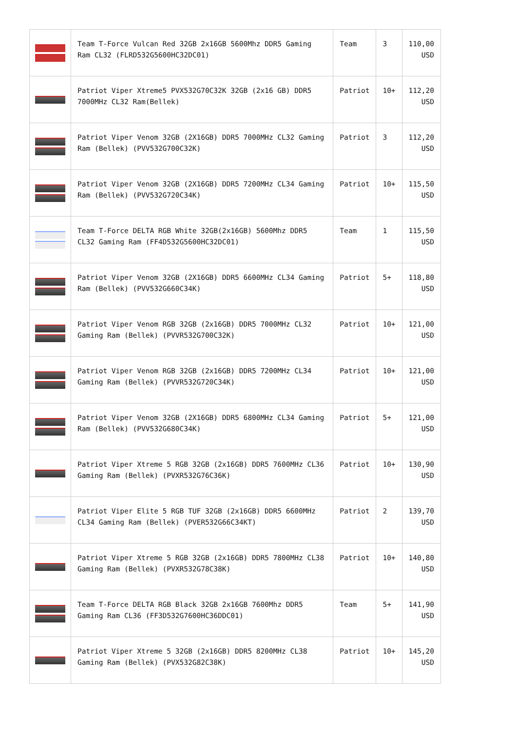| | Team T-Force Vulcan Red 32GB 2x16GB 5600Mhz DDR5 Gaming Ram CL32 (FLRD532G5600HC32DC01) | Team | 3 | 110,00 USD |
| | Patriot Viper Xtreme5 PVX532G70C32K 32GB (2x16 GB) DDR5 7000MHz CL32 Ram(Bellek) | Patriot | 10+ | 112,20 USD |
| | Patriot Viper Venom 32GB (2X16GB) DDR5 7000MHz CL32 Gaming Ram (Bellek) (PVV532G700C32K) | Patriot | 3 | 112,20 USD |
| | Patriot Viper Venom 32GB (2X16GB) DDR5 7200MHz CL34 Gaming Ram (Bellek) (PVV532G720C34K) | Patriot | 10+ | 115,50 USD |
| | Team T-Force DELTA RGB White 32GB(2x16GB) 5600Mhz DDR5 CL32 Gaming Ram (FF4D532G5600HC32DC01) | Team | 1 | 115,50 USD |
| | Patriot Viper Venom 32GB (2X16GB) DDR5 6600MHz CL34 Gaming Ram (Bellek) (PVV532G660C34K) | Patriot | 5+ | 118,80 USD |
| | Patriot Viper Venom RGB 32GB (2x16GB) DDR5 7000MHz CL32 Gaming Ram (Bellek) (PVVR532G700C32K) | Patriot | 10+ | 121,00 USD |
| | Patriot Viper Venom RGB 32GB (2x16GB) DDR5 7200MHz CL34 Gaming Ram (Bellek) (PVVR532G720C34K) | Patriot | 10+ | 121,00 USD |
| | Patriot Viper Venom 32GB (2X16GB) DDR5 6800MHz CL34 Gaming Ram (Bellek) (PVV532G680C34K) | Patriot | 5+ | 121,00 USD |
| | Patriot Viper Xtreme 5 RGB 32GB (2x16GB) DDR5 7600MHz CL36 Gaming Ram (Bellek) (PVXR532G76C36K) | Patriot | 10+ | 130,90 USD |
| | Patriot Viper Elite 5 RGB TUF 32GB (2x16GB) DDR5 6600MHz CL34 Gaming Ram (Bellek) (PVER532G66C34KT) | Patriot | 2 | 139,70 USD |
| | Patriot Viper Xtreme 5 RGB 32GB (2x16GB) DDR5 7800MHz CL38 Gaming Ram (Bellek) (PVXR532G78C38K) | Patriot | 10+ | 140,80 USD |
| | Team T-Force DELTA RGB Black 32GB 2x16GB 7600Mhz DDR5 Gaming Ram CL36 (FF3D532G7600HC36DDC01) | Team | 5+ | 141,90 USD |
| | Patriot Viper Xtreme 5 32GB (2x16GB) DDR5 8200MHz CL38 Gaming Ram (Bellek) (PVX532G82C38K) | Patriot | 10+ | 145,20 USD |